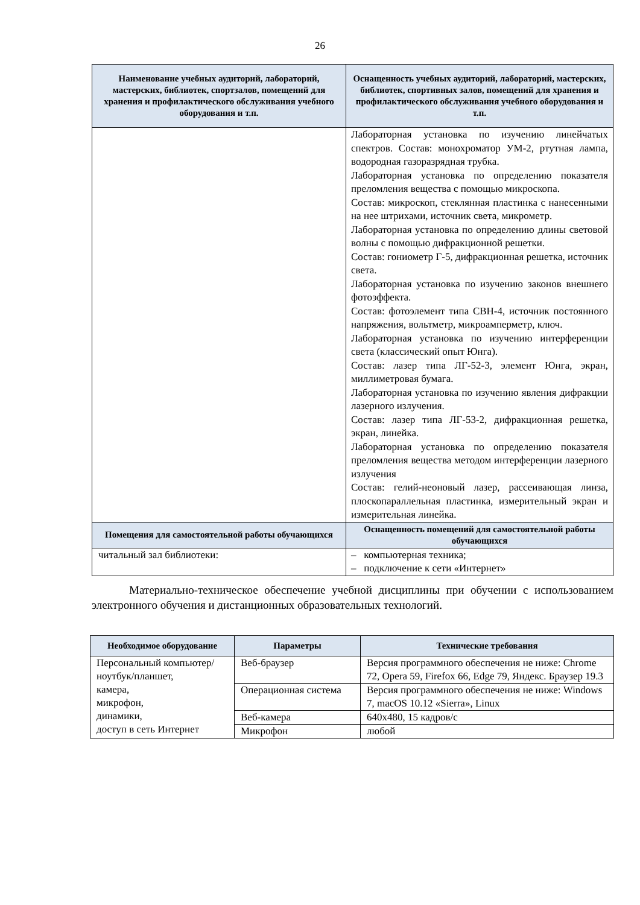26
| Наименование учебных аудиторий, лабораторий, мастерских, библиотек, спортзалов, помещений для хранения и профилактического обслуживания учебного оборудования и т.п. | Оснащенность учебных аудиторий, лабораторий, мастерских, библиотек, спортивных залов, помещений для хранения и профилактического обслуживания учебного оборудования и т.п. |
| --- | --- |
| | Лабораторная установка по изучению линейчатых спектров. Состав: монохроматор УМ-2, ртутная лампа, водородная газоразрядная трубка. Лабораторная установка по определению показателя преломления вещества с помощью микроскопа. Состав: микроскоп, стеклянная пластинка с нанесенными на нее штрихами, источник света, микрометр. Лабораторная установка по определению длины световой волны с помощью дифракционной решетки. Состав: гониометр Г-5, дифракционная решетка, источник света. Лабораторная установка по изучению законов внешнего фотоэффекта. Состав: фотоэлемент типа СВН-4, источник постоянного напряжения, вольтметр, микроамперметр, ключ. Лабораторная установка по изучению интерференции света (классический опыт Юнга). Состав: лазер типа ЛГ-52-3, элемент Юнга, экран, миллиметровая бумага. Лабораторная установка по изучению явления дифракции лазерного излучения. Состав: лазер типа ЛГ-53-2, дифракционная решетка, экран, линейка. Лабораторная установка по определению показателя преломления вещества методом интерференции лазерного излучения Состав: гелий-неоновый лазер, рассеивающая линза, плоскопараллельная пластинка, измерительный экран и измерительная линейка. |
| Помещения для самостоятельной работы обучающихся | Оснащенность помещений для самостоятельной работы обучающихся |
| читальный зал библиотеки: | – компьютерная техника; – подключение к сети «Интернет» |
Материально-техническое обеспечение учебной дисциплины при обучении с использованием электронного обучения и дистанционных образовательных технологий.
| Необходимое оборудование | Параметры | Технические требования |
| --- | --- | --- |
| Персональный компьютер/ ноутбук/планшет, камера, микрофон, динамики, доступ в сеть Интернет | Веб-браузер | Версия программного обеспечения не ниже: Chrome 72, Opera 59, Firefox 66, Edge 79, Яндекс. Браузер 19.3 |
| | Операционная система | Версия программного обеспечения не ниже: Windows 7, macOS 10.12 «Sierra», Linux |
| | Веб-камера | 640х480, 15 кадров/с |
| | Микрофон | любой |